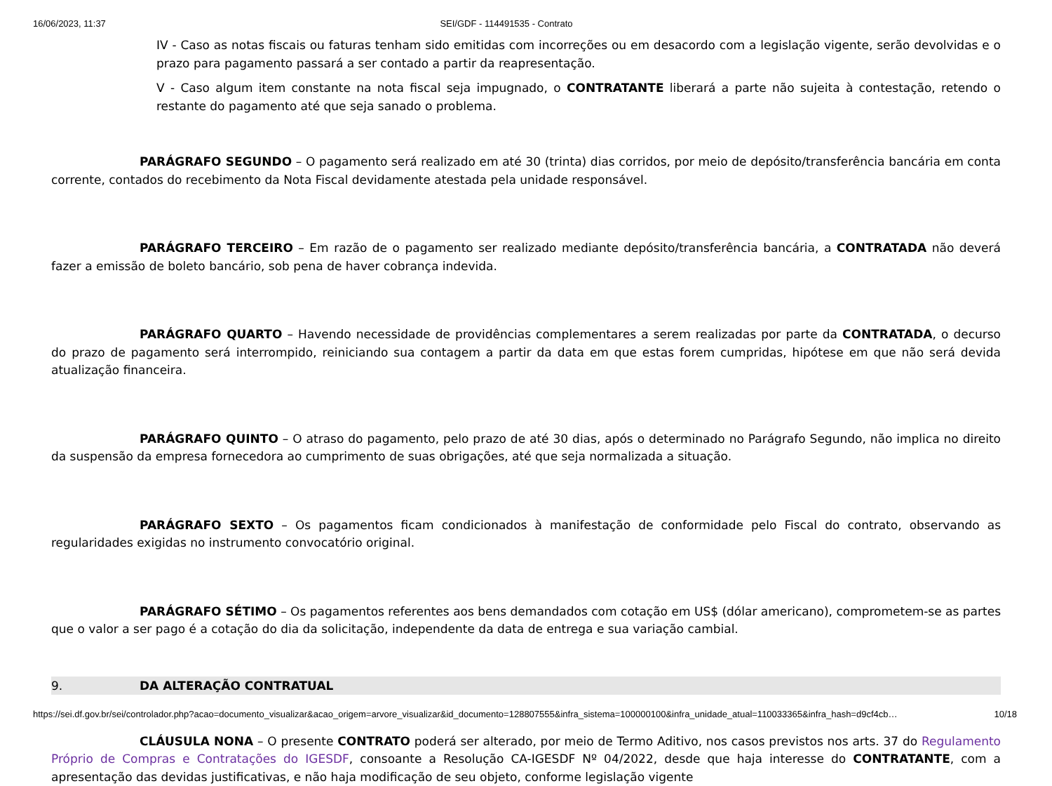16/06/2023, 11:37 SEI/GDF - 114491535 - Contrato
IV - Caso as notas fiscais ou faturas tenham sido emitidas com incorreções ou em desacordo com a legislação vigente, serão devolvidas e o prazo para pagamento passará a ser contado a partir da reapresentação.
V - Caso algum item constante na nota fiscal seja impugnado, o CONTRATANTE liberará a parte não sujeita à contestação, retendo o restante do pagamento até que seja sanado o problema.
PARÁGRAFO SEGUNDO – O pagamento será realizado em até 30 (trinta) dias corridos, por meio de depósito/transferência bancária em conta corrente, contados do recebimento da Nota Fiscal devidamente atestada pela unidade responsável.
PARÁGRAFO TERCEIRO – Em razão de o pagamento ser realizado mediante depósito/transferência bancária, a CONTRATADA não deverá fazer a emissão de boleto bancário, sob pena de haver cobrança indevida.
PARÁGRAFO QUARTO – Havendo necessidade de providências complementares a serem realizadas por parte da CONTRATADA, o decurso do prazo de pagamento será interrompido, reiniciando sua contagem a partir da data em que estas forem cumpridas, hipótese em que não será devida atualização financeira.
PARÁGRAFO QUINTO – O atraso do pagamento, pelo prazo de até 30 dias, após o determinado no Parágrafo Segundo, não implica no direito da suspensão da empresa fornecedora ao cumprimento de suas obrigações, até que seja normalizada a situação.
PARÁGRAFO SEXTO – Os pagamentos ficam condicionados à manifestação de conformidade pelo Fiscal do contrato, observando as regularidades exigidas no instrumento convocatório original.
PARÁGRAFO SÉTIMO – Os pagamentos referentes aos bens demandados com cotação em US$ (dólar americano), comprometem-se as partes que o valor a ser pago é a cotação do dia da solicitação, independente da data de entrega e sua variação cambial.
9. DA ALTERAÇÃO CONTRATUAL
CLÁUSULA NONA – O presente CONTRATO poderá ser alterado, por meio de Termo Aditivo, nos casos previstos nos arts. 37 do Regulamento Próprio de Compras e Contratações do IGESDF, consoante a Resolução CA-IGESDF Nº 04/2022, desde que haja interesse do CONTRATANTE, com a apresentação das devidas justificativas, e não haja modificação de seu objeto, conforme legislação vigente
https://sei.df.gov.br/sei/controlador.php?acao=documento_visualizar&acao_origem=arvore_visualizar&id_documento=128807555&infra_sistema=100000100&infra_unidade_atual=110033365&infra_hash=d9cf4cb… 10/18